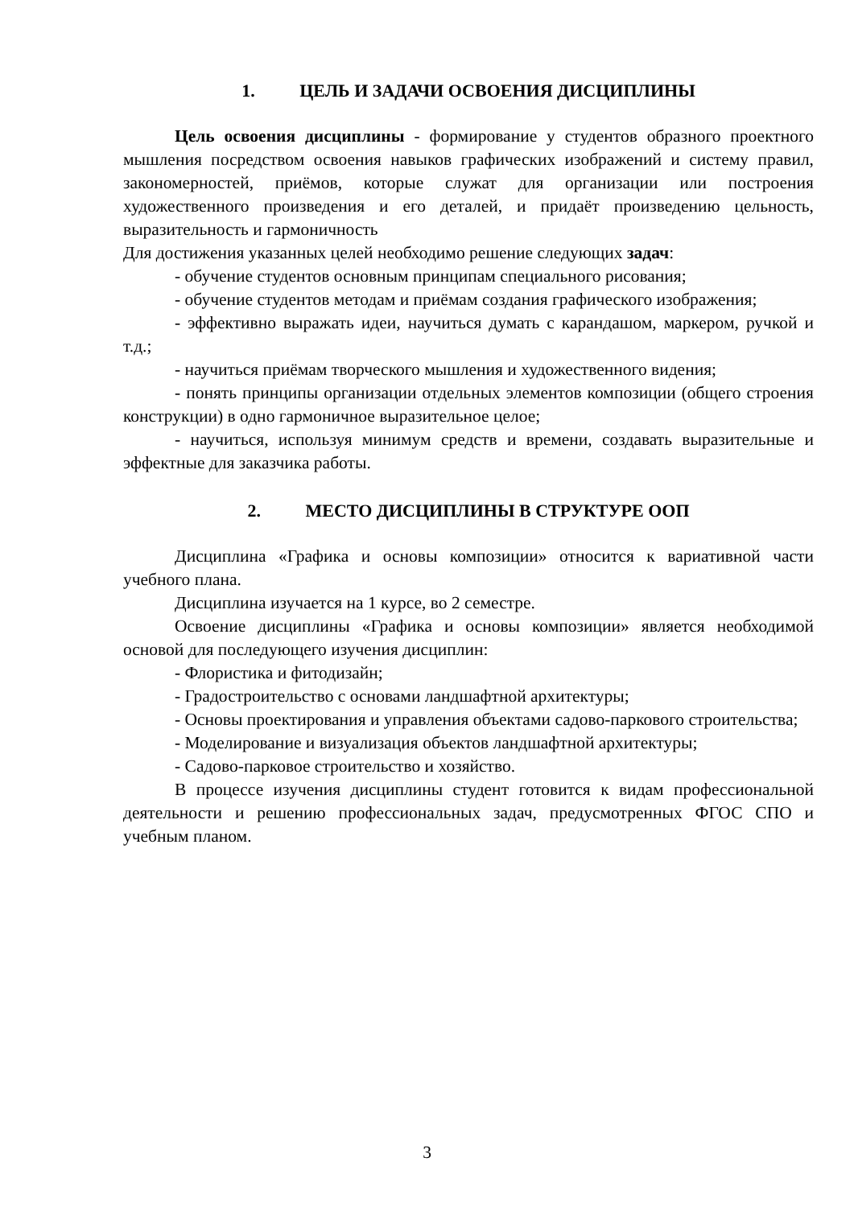1. ЦЕЛЬ И ЗАДАЧИ ОСВОЕНИЯ ДИСЦИПЛИНЫ
Цель освоения дисциплины - формирование у студентов образного проектного мышления посредством освоения навыков графических изображений и систему правил, закономерностей, приёмов, которые служат для организации или построения художественного произведения и его деталей, и придаёт произведению цельность, выразительность и гармоничность
Для достижения указанных целей необходимо решение следующих задач:
- обучение студентов основным принципам специального рисования;
- обучение студентов методам и приёмам создания графического изображения;
- эффективно выражать идеи, научиться думать с карандашом, маркером, ручкой и т.д.;
- научиться приёмам творческого мышления и художественного видения;
- понять принципы организации отдельных элементов композиции (общего строения конструкции) в одно гармоничное выразительное целое;
- научиться, используя минимум средств и времени, создавать выразительные и эффектные для заказчика работы.
2. МЕСТО ДИСЦИПЛИНЫ В СТРУКТУРЕ ООП
Дисциплина «Графика и основы композиции» относится к вариативной части учебного плана.
Дисциплина изучается на 1 курсе, во 2 семестре.
Освоение дисциплины «Графика и основы композиции» является необходимой основой для последующего изучения дисциплин:
- Флористика и фитодизайн;
- Градостроительство с основами ландшафтной архитектуры;
- Основы проектирования и управления объектами садово-паркового строительства;
- Моделирование и визуализация объектов ландшафтной архитектуры;
- Садово-парковое строительство и хозяйство.
В процессе изучения дисциплины студент готовится к видам профессиональной деятельности и решению профессиональных задач, предусмотренных ФГОС СПО и учебным планом.
3